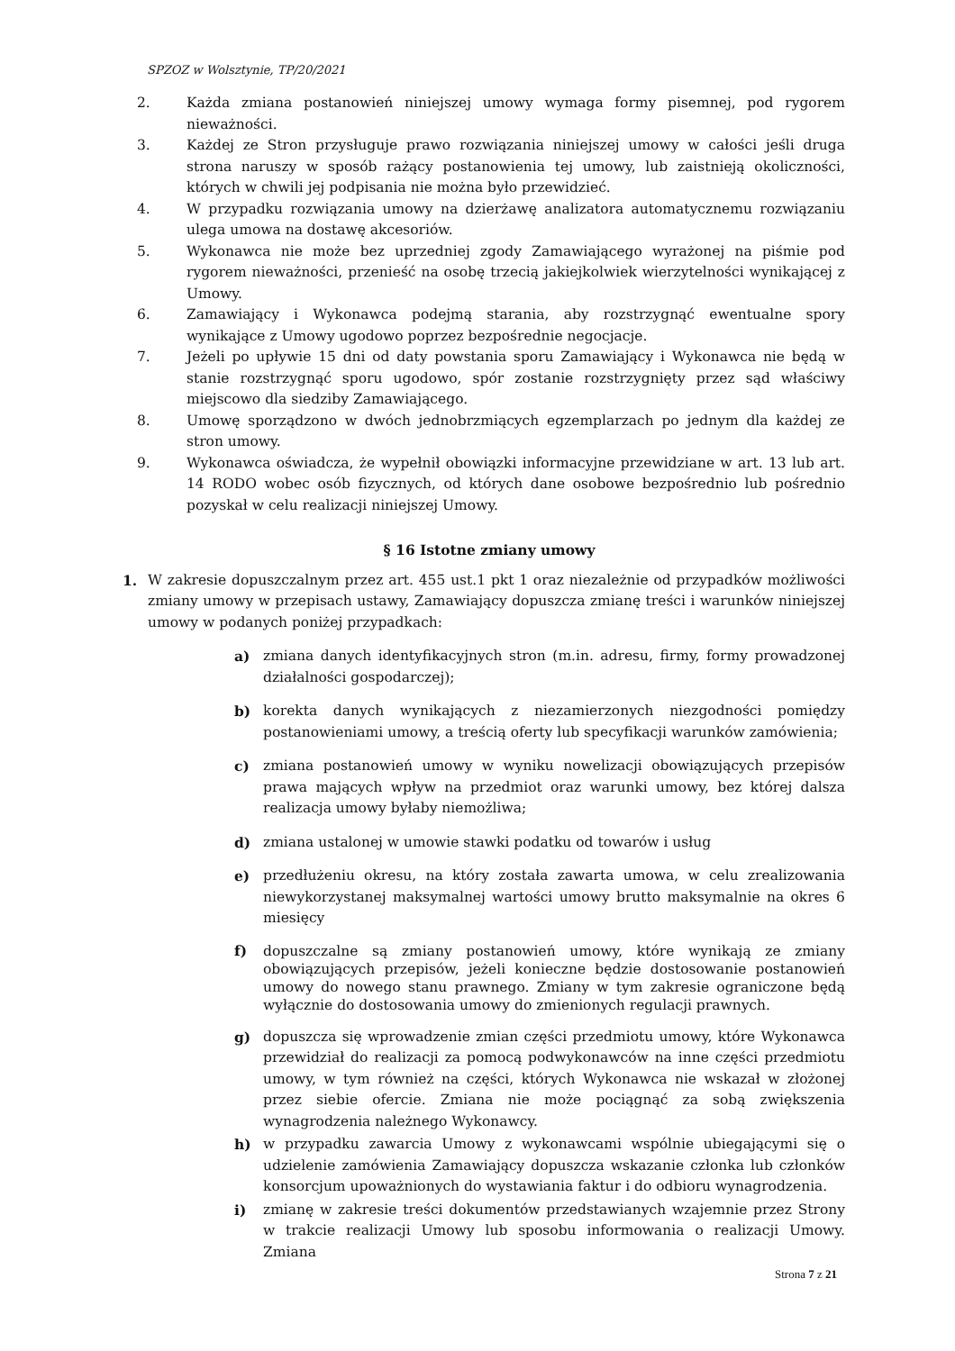SPZOZ w Wolsztynie, TP/20/2021
2. Każda zmiana postanowień niniejszej umowy wymaga formy pisemnej, pod rygorem nieważności.
3. Każdej ze Stron przysługuje prawo rozwiązania niniejszej umowy w całości jeśli druga strona naruszy w sposób rażący postanowienia tej umowy, lub zaistnieją okoliczności, których w chwili jej podpisania nie można było przewidzieć.
4. W przypadku rozwiązania umowy na dzierżawę analizatora automatycznemu rozwiązaniu ulega umowa na dostawę akcesoriów.
5. Wykonawca nie może bez uprzedniej zgody Zamawiającego wyrażonej na piśmie pod rygorem nieważności, przenieść na osobę trzecią jakiejkolwiek wierzytelności wynikającej z Umowy.
6. Zamawiający i Wykonawca podejmą starania, aby rozstrzygnąć ewentualne spory wynikające z Umowy ugodowo poprzez bezpośrednie negocjacje.
7. Jeżeli po upływie 15 dni od daty powstania sporu Zamawiający i Wykonawca nie będą w stanie rozstrzygnąć sporu ugodowo, spór zostanie rozstrzygnięty przez sąd właściwy miejscowo dla siedziby Zamawiającego.
8. Umowę sporządzono w dwóch jednobrzmiących egzemplarzach po jednym dla każdej ze stron umowy.
9. Wykonawca oświadcza, że wypełnił obowiązki informacyjne przewidziane w art. 13 lub art. 14 RODO wobec osób fizycznych, od których dane osobowe bezpośrednio lub pośrednio pozyskał w celu realizacji niniejszej Umowy.
§ 16 Istotne zmiany umowy
1. W zakresie dopuszczalnym przez art. 455 ust.1 pkt 1 oraz niezależnie od przypadków możliwości zmiany umowy w przepisach ustawy, Zamawiający dopuszcza zmianę treści i warunków niniejszej umowy w podanych poniżej przypadkach:
a) zmiana danych identyfikacyjnych stron (m.in. adresu, firmy, formy prowadzonej działalności gospodarczej);
b) korekta danych wynikających z niezamierzonych niezgodności pomiędzy postanowieniami umowy, a treścią oferty lub specyfikacji warunków zamówienia;
c) zmiana postanowień umowy w wyniku nowelizacji obowiązujących przepisów prawa mających wpływ na przedmiot oraz warunki umowy, bez której dalsza realizacja umowy byłaby niemożliwa;
d) zmiana ustalonej w umowie stawki podatku od towarów i usług
e) przedłużeniu okresu, na który została zawarta umowa, w celu zrealizowania niewykorzystanej maksymalnej wartości umowy brutto maksymalnie na okres 6 miesięcy
f) dopuszczalne są zmiany postanowień umowy, które wynikają ze zmiany obowiązujących przepisów, jeżeli konieczne będzie dostosowanie postanowień umowy do nowego stanu prawnego. Zmiany w tym zakresie ograniczone będą wyłącznie do dostosowania umowy do zmienionych regulacji prawnych.
g) dopuszcza się wprowadzenie zmian części przedmiotu umowy, które Wykonawca przewidział do realizacji za pomocą podwykonawców na inne części przedmiotu umowy, w tym również na części, których Wykonawca nie wskazał w złożonej przez siebie ofercie. Zmiana nie może pociągnąć za sobą zwiększenia wynagrodzenia należnego Wykonawcy.
h) w przypadku zawarcia Umowy z wykonawcami wspólnie ubiegającymi się o udzielenie zamówienia Zamawiający dopuszcza wskazanie członka lub członków konsorcjum upoważnionych do wystawiania faktur i do odbioru wynagrodzenia.
i) zmianę w zakresie treści dokumentów przedstawianych wzajemnie przez Strony w trakcie realizacji Umowy lub sposobu informowania o realizacji Umowy. Zmiana
Strona 7 z 21